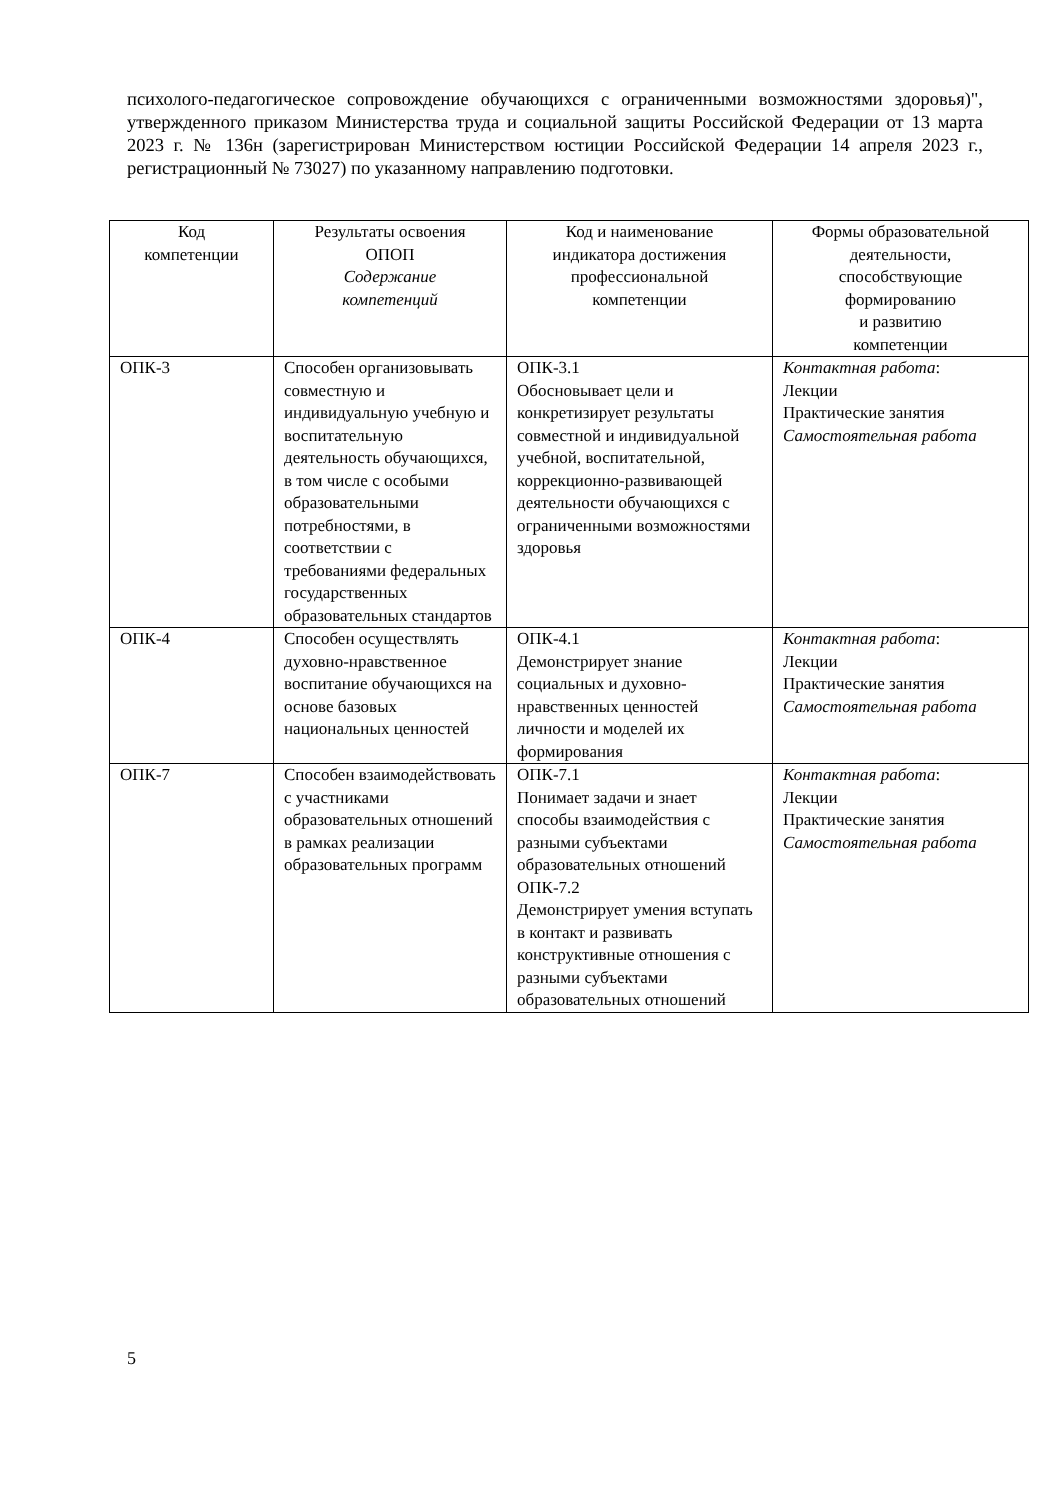психолого-педагогическое сопровождение обучающихся с ограниченными возможностями здоровья)", утвержденного приказом Министерства труда и социальной защиты Российской Федерации от 13 марта 2023 г. № 136н (зарегистрирован Министерством юстиции Российской Федерации 14 апреля 2023 г., регистрационный № 73027) по указанному направлению подготовки.
| Код компетенции | Результаты освоения ОПОП Содержание компетенций | Код и наименование индикатора достижения профессиональной компетенции | Формы образовательной деятельности, способствующие формированию и развитию компетенции |
| --- | --- | --- | --- |
| ОПК-3 | Способен организовывать совместную и индивидуальную учебную и воспитательную деятельность обучающихся, в том числе с особыми образовательными потребностями, в соответствии с требованиями федеральных государственных образовательных стандартов | ОПК-3.1 Обосновывает цели и конкретизирует результаты совместной и индивидуальной учебной, воспитательной, коррекционно-развивающей деятельности обучающихся с ограниченными возможностями здоровья | Контактная работа : Лекции Практические занятия Самостоятельная работа |
| ОПК-4 | Способен осуществлять духовно-нравственное воспитание обучающихся на основе базовых национальных ценностей | ОПК-4.1 Демонстрирует знание социальных и духовно-нравственных ценностей личности и моделей их формирования | Контактная работа : Лекции Практические занятия Самостоятельная работа |
| ОПК-7 | Способен взаимодействовать с участниками образовательных отношений в рамках реализации образовательных программ | ОПК-7.1 Понимает задачи и знает способы взаимодействия с разными субъектами образовательных отношений ОПК-7.2 Демонстрирует умения вступать в контакт и развивать конструктивные отношения с разными субъектами образовательных отношений | Контактная работа : Лекции Практические занятия Самостоятельная работа |
5